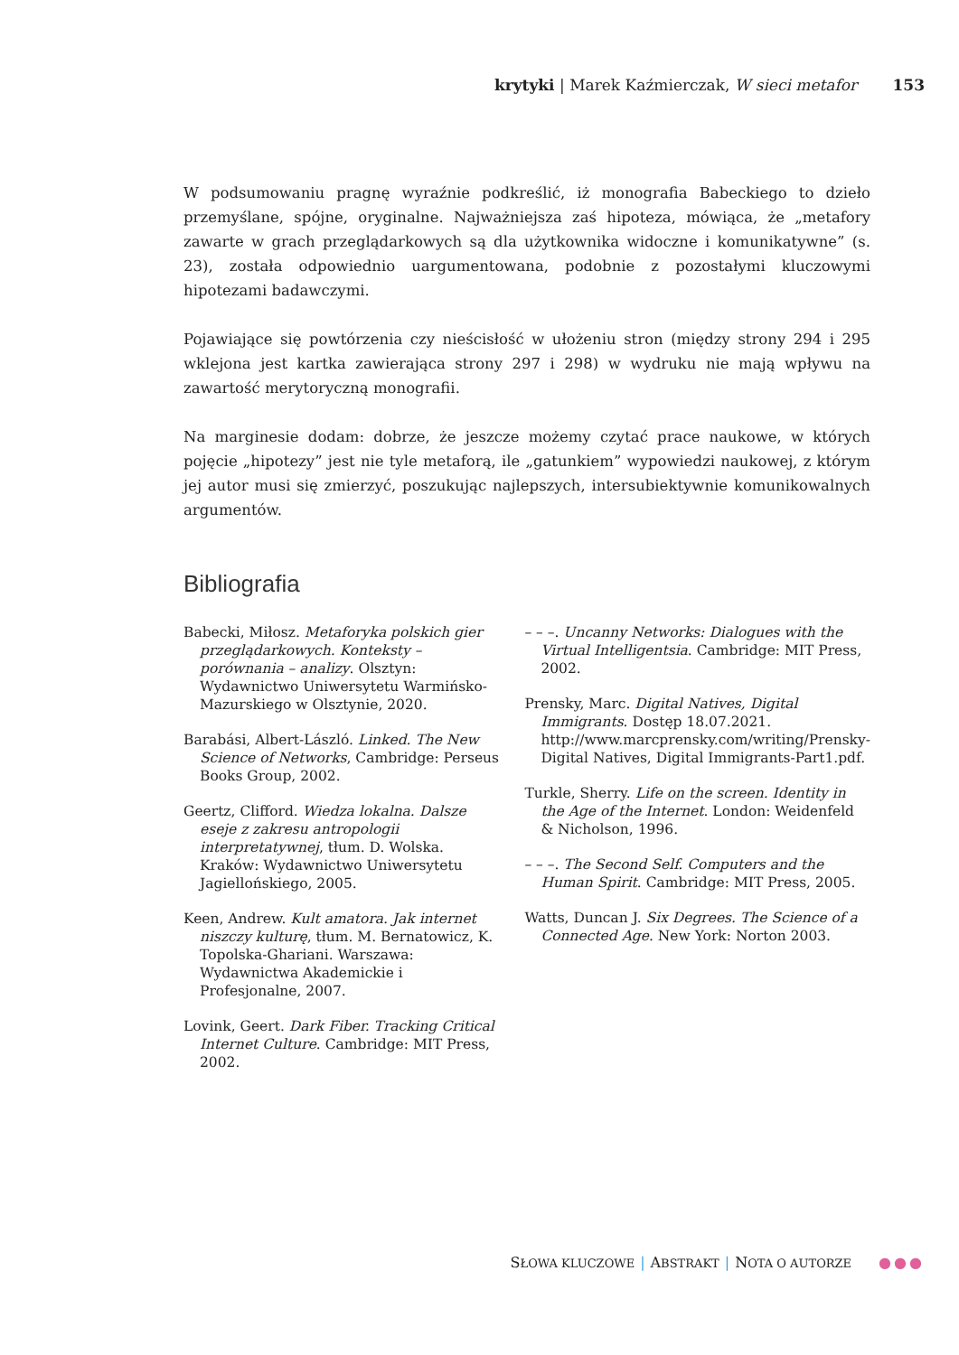krytyki | Marek Kaźmierczak, W sieci metafor 153
W podsumowaniu pragnę wyraźnie podkreślić, iż monografia Babeckiego to dzieło przemyślane, spójne, oryginalne. Najważniejsza zaś hipoteza, mówiąca, że „metafory zawarte w grach przeglądarkowych są dla użytkownika widoczne i komunikatywne” (s. 23), została odpowiednio uargumentowana, podobnie z pozostałymi kluczowymi hipotezami badawczymi.
Pojawiające się powtórzenia czy nieścisłość w ułożeniu stron (między strony 294 i 295 wklejona jest kartka zawierająca strony 297 i 298) w wydruku nie mają wpływu na zawartość merytoryczną monografii.
Na marginesie dodam: dobrze, że jeszcze możemy czytać prace naukowe, w których pojęcie „hipotezy” jest nie tyle metaforą, ile „gatunkiem” wypowiedzi naukowej, z którym jej autor musi się zmierzyć, poszukując najlepszych, intersubiektywnie komunikowalnych argumentów.
Bibliografia
Babecki, Miłosz. Metaforyka polskich gier przeglądarkowych. Konteksty – porównania – analizy. Olsztyn: Wydawnictwo Uniwersytetu Warmińsko-Mazurskiego w Olsztynie, 2020.
Barabási, Albert-László. Linked. The New Science of Networks, Cambridge: Perseus Books Group, 2002.
Geertz, Clifford. Wiedza lokalna. Dalsze eseje z zakresu antropologii interpretatywnej, tłum. D. Wolska. Kraków: Wydawnictwo Uniwersytetu Jagiellońskiego, 2005.
Keen, Andrew. Kult amatora. Jak internet niszczy kulturę, tłum. M. Bernatowicz, K. Topolska-Ghariani. Warszawa: Wydawnictwa Akademickie i Profesjonalne, 2007.
Lovink, Geert. Dark Fiber. Tracking Critical Internet Culture. Cambridge: MIT Press, 2002.
– – –. Uncanny Networks: Dialogues with the Virtual Intelligentsia. Cambridge: MIT Press, 2002.
Prensky, Marc. Digital Natives, Digital Immigrants. Dostęp 18.07.2021. http://www.marcprensky.com/writing/Prensky-Digital Natives, Digital Immigrants-Part1.pdf.
Turkle, Sherry. Life on the screen. Identity in the Age of the Internet. London: Weidenfeld & Nicholson, 1996.
– – –. The Second Self. Computers and the Human Spirit. Cambridge: MIT Press, 2005.
Watts, Duncan J. Six Degrees. The Science of a Connected Age. New York: Norton 2003.
SŁOWA KLUCZOWE | ABSTRAKT | NOTA O AUTORZE ●●●